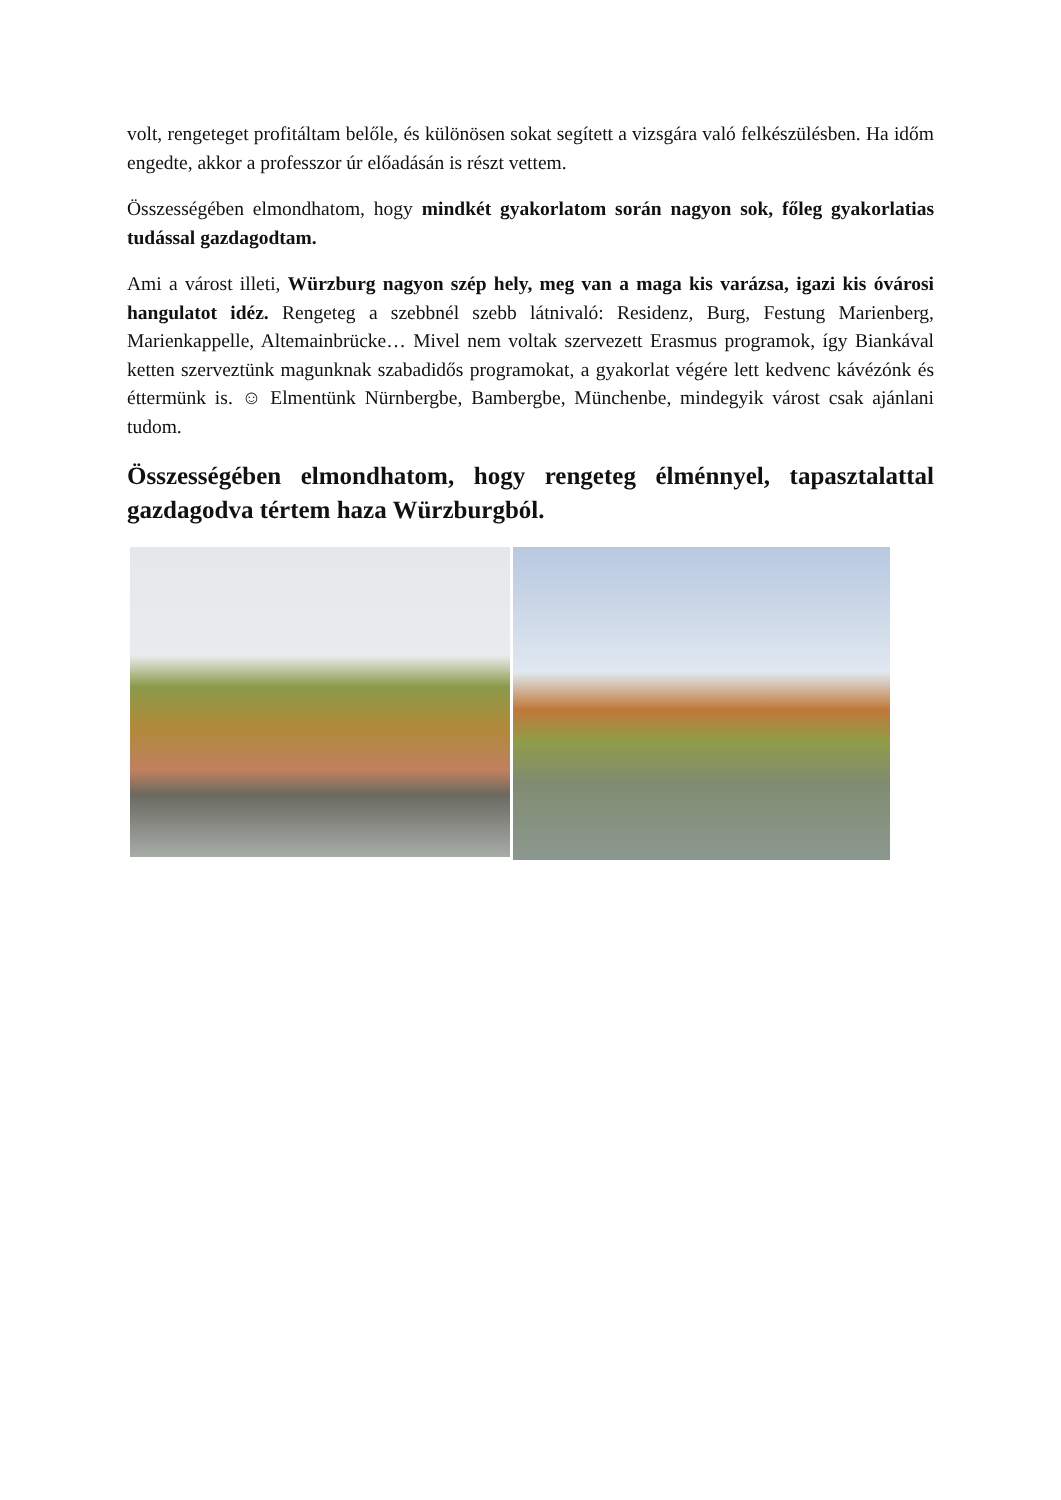volt, rengeteget profitáltam belőle, és különösen sokat segített a vizsgára való felkészülésben. Ha időm engedte, akkor a professzor úr előadásán is részt vettem.
Összességében elmondhatom, hogy mindkét gyakorlatom során nagyon sok, főleg gyakorlatias tudással gazdagodtam.
Ami a várost illeti, Würzburg nagyon szép hely, meg van a maga kis varázsa, igazi kis óvárosi hangulatot idéz. Rengeteg a szebbnél szebb látnivaló: Residenz, Burg, Festung Marienberg, Marienkappelle, Altemainbrücke… Mivel nem voltak szervezett Erasmus programok, így Biankával ketten szerveztünk magunknak szabadidős programokat, a gyakorlat végére lett kedvenc kávézónk és éttermünk is. ☺ Elmentünk Nürnbergbe, Bambergbe, Münchenbe, mindegyik várost csak ajánlani tudom.
Összességében elmondhatom, hogy rengeteg élménnyel, tapasztalattal gazdagodva tértem haza Würzburgból.